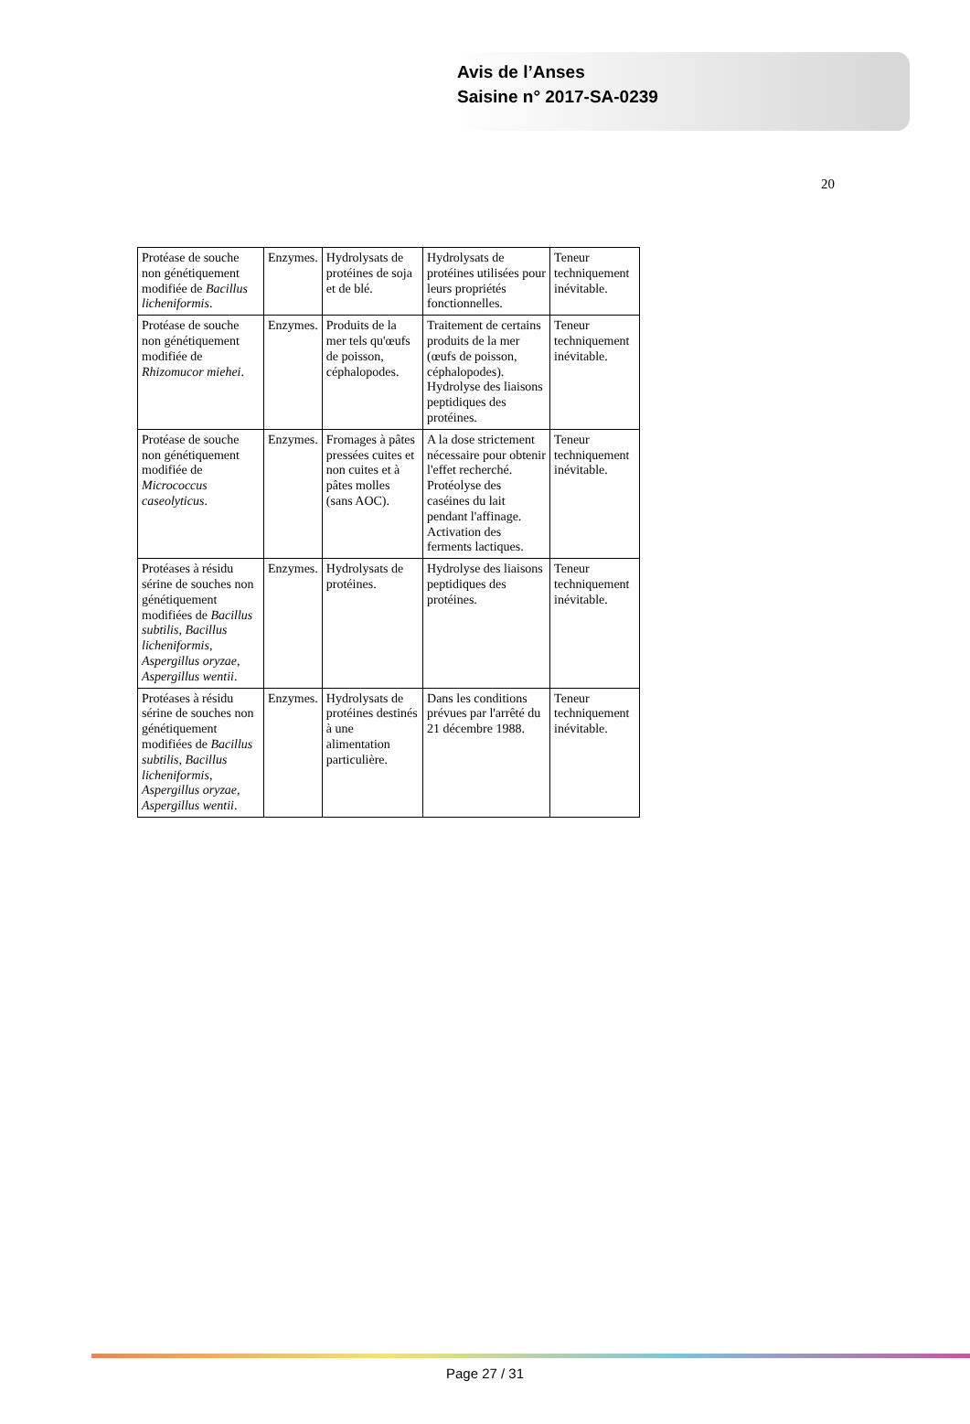Avis de l’Anses
Saisine n° 2017-SA-0239
20
| Protéase de souche non génétiquement modifiée de Bacillus licheniformis . | Enzymes. | Hydrolysats de protéines de soja et de blé. | Hydrolysats de protéines utilisées pour leurs propriétés fonctionnelles. | Teneur techniquement inévitable. |
| Protéase de souche non génétiquement modifiée de Rhizomucor miehei . | Enzymes. | Produits de la mer tels qu'œufs de poisson, céphalopodes. | Traitement de certains produits de la mer (œufs de poisson, céphalopodes). Hydrolyse des liaisons peptidiques des protéines. | Teneur techniquement inévitable. |
| Protéase de souche non génétiquement modifiée de Micrococcus caseolyticus . | Enzymes. | Fromages à pâtes pressées cuites et non cuites et à pâtes molles (sans AOC). | A la dose strictement nécessaire pour obtenir l'effet recherché. Protéolyse des caséines du lait pendant l'affinage. Activation des ferments lactiques. | Teneur techniquement inévitable. |
| Protéases à résidu sérine de souches non génétiquement modifiées de Bacillus subtilis , Bacillus licheniformis , Aspergillus oryzae , Aspergillus wentii . | Enzymes. | Hydrolysats de protéines. | Hydrolyse des liaisons peptidiques des protéines. | Teneur techniquement inévitable. |
| Protéases à résidu sérine de souches non génétiquement modifiées de Bacillus subtilis , Bacillus licheniformis , Aspergillus oryzae , Aspergillus wentii . | Enzymes. | Hydrolysats de protéines destinés à une alimentation particulière. | Dans les conditions prévues par l'arrêté du 21 décembre 1988. | Teneur techniquement inévitable. |
Page 27 / 31